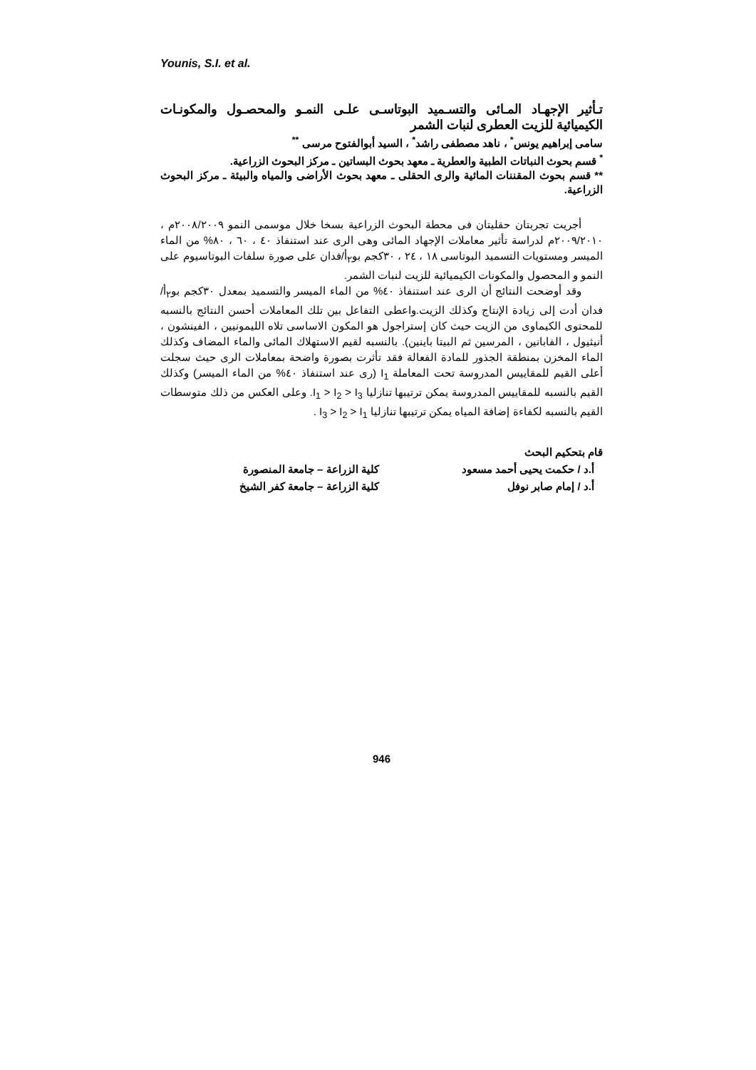Younis, S.I. et al.
تـأثير الإجهـاد المـائى والتسـميد البوتاسـى علـى النمـو والمحصـول والمكونـات الكيميائية للزيت العطرى لنبات الشمر
سامى إبراهيم يونس<sup>*</sup> ، ناهد مصطفى راشد<sup>*</sup> ، السيد أبوالفتوح مرسى <sup>**</sup>
<sup>*</sup> قسم بحوث النباتات الطبية والعطرية ـ معهد بحوث البساتين ـ مركز البحوث الزراعية.
** قسم بحوث المقننات المائية والرى الحقلى ـ معهد بحوث الأراضى والمياه والبيئة ـ مركز البحوث الزراعية.
أجريت تجربتان حقليتان فى محطة البحوث الزراعية بسخا خلال موسمى النمو ٢٠٠٨/٢٠٠٩م ، ٢٠٠٩/٢٠١٠م لدراسة تأثير معاملات الإجهاد المائى وهى الرى عند استنفاذ ٤٠ ، ٦٠ ، ٨٠% من الماء الميسر ومستويات التسميد البوتاسى ١٨ ، ٢٤ ، ٣٠كجم بو<sub>٢</sub>أ/فدان على صورة سلفات البوتاسيوم على النمو و المحصول والمكونات الكيميائية للزيت لنبات الشمر.
وقد أوضحت النتائج أن الرى عند استنفاذ ٤٠% من الماء الميسر والتسميد بمعدل ٣٠كجم بو<sub>٢</sub>أ/فدان أدت إلى زيادة الإنتاج وكذلك الزيت.واعطى التفاعل بين تلك المعاملات أحسن النتائج بالنسبه للمحتوى الكيماوى من الزيت حيث كان إستراجول هو المكون الاساسى تلاه الليمونيين ، الفينشون ، أنيثيول ، الفابانين ، المرسين ثم البيتا باينين). بالنسبه لقيم الاستهلاك المائى والماء المضاف وكذلك الماء المخزن بمنطقة الجذور للمادة الفعالة فقد تأثرت بصورة واضحة بمعاملات الرى حيث سجلت أعلى القيم للمقاييس المدروسة تحت المعاملة I<sub>1</sub> (رى عند استنفاذ ٤٠% من الماء الميسر) وكذلك القيم بالنسبه للمقاييس المدروسة يمكن ترتيبها تنازليا I<sub>1</sub> > I<sub>2</sub> > I<sub>3</sub>. وعلى العكس من ذلك متوسطات القيم بالنسبه لكفاءة إضافة المياه يمكن ترتيبها تنازليا I<sub>3</sub> > I<sub>2</sub> > I<sub>1</sub> .
قام بتحكيم البحث
| أ.د / حكمت يحيى أحمد مسعود | كلية الزراعة – جامعة المنصورة |
| أ.د / إمام صابر نوفل | كلية الزراعة – جامعة كفر الشيخ |
946